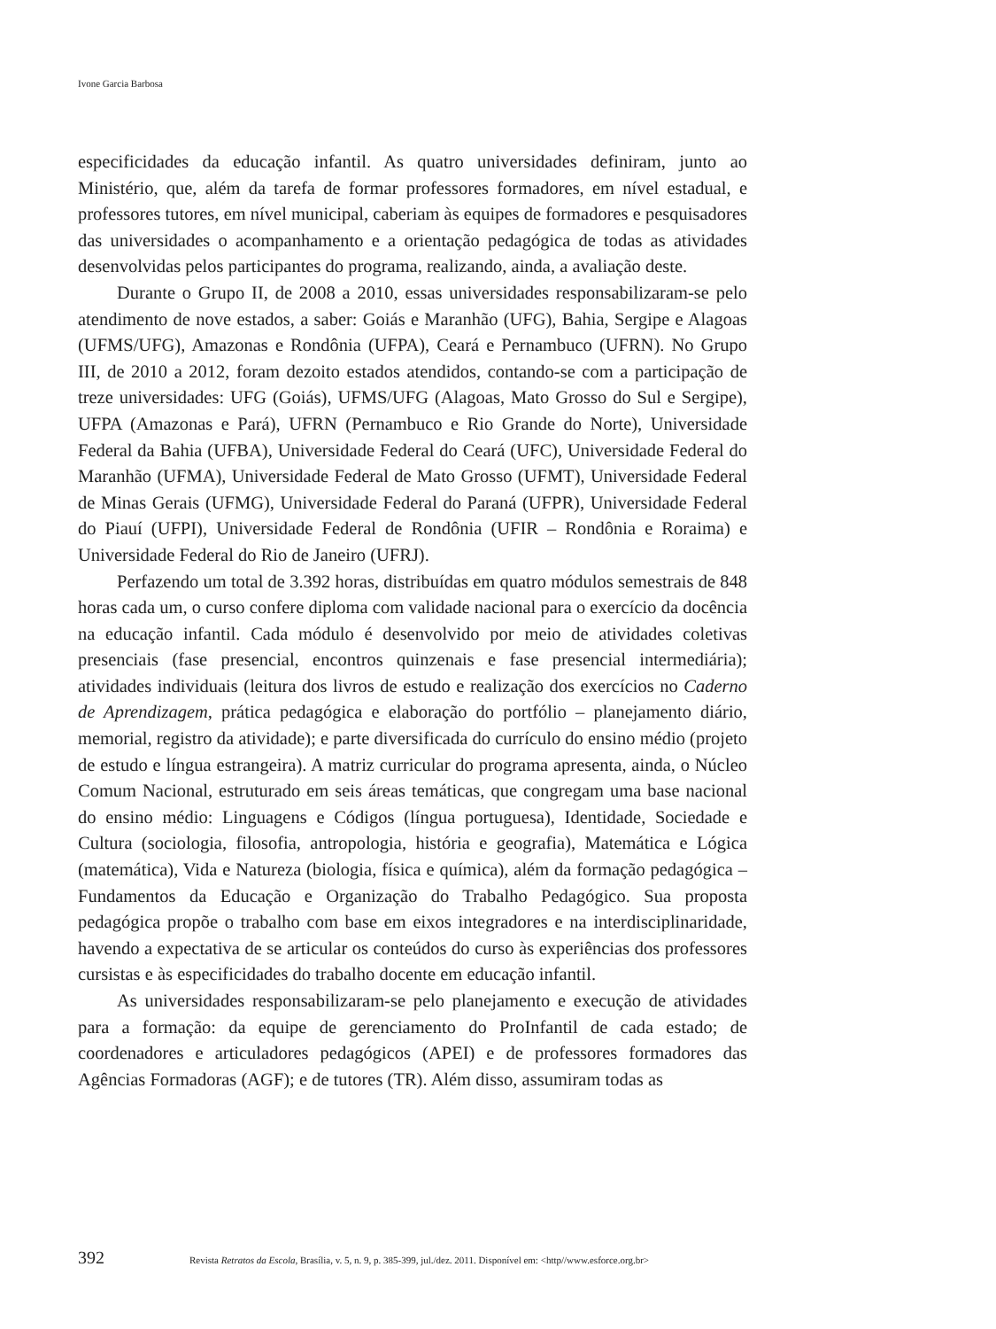Ivone Garcia Barbosa
especificidades da educação infantil. As quatro universidades definiram, junto ao Ministério, que, além da tarefa de formar professores formadores, em nível estadual, e professores tutores, em nível municipal, caberiam às equipes de formadores e pesquisadores das universidades o acompanhamento e a orientação pedagógica de todas as atividades desenvolvidas pelos participantes do programa, realizando, ainda, a avaliação deste.
Durante o Grupo II, de 2008 a 2010, essas universidades responsabilizaram-se pelo atendimento de nove estados, a saber: Goiás e Maranhão (UFG), Bahia, Sergipe e Alagoas (UFMS/UFG), Amazonas e Rondônia (UFPA), Ceará e Pernambuco (UFRN). No Grupo III, de 2010 a 2012, foram dezoito estados atendidos, contando-se com a participação de treze universidades: UFG (Goiás), UFMS/UFG (Alagoas, Mato Grosso do Sul e Sergipe), UFPA (Amazonas e Pará), UFRN (Pernambuco e Rio Grande do Norte), Universidade Federal da Bahia (UFBA), Universidade Federal do Ceará (UFC), Universidade Federal do Maranhão (UFMA), Universidade Federal de Mato Grosso (UFMT), Universidade Federal de Minas Gerais (UFMG), Universidade Federal do Paraná (UFPR), Universidade Federal do Piauí (UFPI), Universidade Federal de Rondônia (UFIR – Rondônia e Roraima) e Universidade Federal do Rio de Janeiro (UFRJ).
Perfazendo um total de 3.392 horas, distribuídas em quatro módulos semestrais de 848 horas cada um, o curso confere diploma com validade nacional para o exercício da docência na educação infantil. Cada módulo é desenvolvido por meio de atividades coletivas presenciais (fase presencial, encontros quinzenais e fase presencial intermediária); atividades individuais (leitura dos livros de estudo e realização dos exercícios no Caderno de Aprendizagem, prática pedagógica e elaboração do portfólio – planejamento diário, memorial, registro da atividade); e parte diversificada do currículo do ensino médio (projeto de estudo e língua estrangeira). A matriz curricular do programa apresenta, ainda, o Núcleo Comum Nacional, estruturado em seis áreas temáticas, que congregam uma base nacional do ensino médio: Linguagens e Códigos (língua portuguesa), Identidade, Sociedade e Cultura (sociologia, filosofia, antropologia, história e geografia), Matemática e Lógica (matemática), Vida e Natureza (biologia, física e química), além da formação pedagógica – Fundamentos da Educação e Organização do Trabalho Pedagógico. Sua proposta pedagógica propõe o trabalho com base em eixos integradores e na interdisciplinaridade, havendo a expectativa de se articular os conteúdos do curso às experiências dos professores cursistas e às especificidades do trabalho docente em educação infantil.
As universidades responsabilizaram-se pelo planejamento e execução de atividades para a formação: da equipe de gerenciamento do ProInfantil de cada estado; de coordenadores e articuladores pedagógicos (APEI) e de professores formadores das Agências Formadoras (AGF); e de tutores (TR). Além disso, assumiram todas as
392 Revista Retratos da Escola, Brasília, v. 5, n. 9, p. 385-399, jul./dez. 2011. Disponível em: <http//www.esforce.org.br>